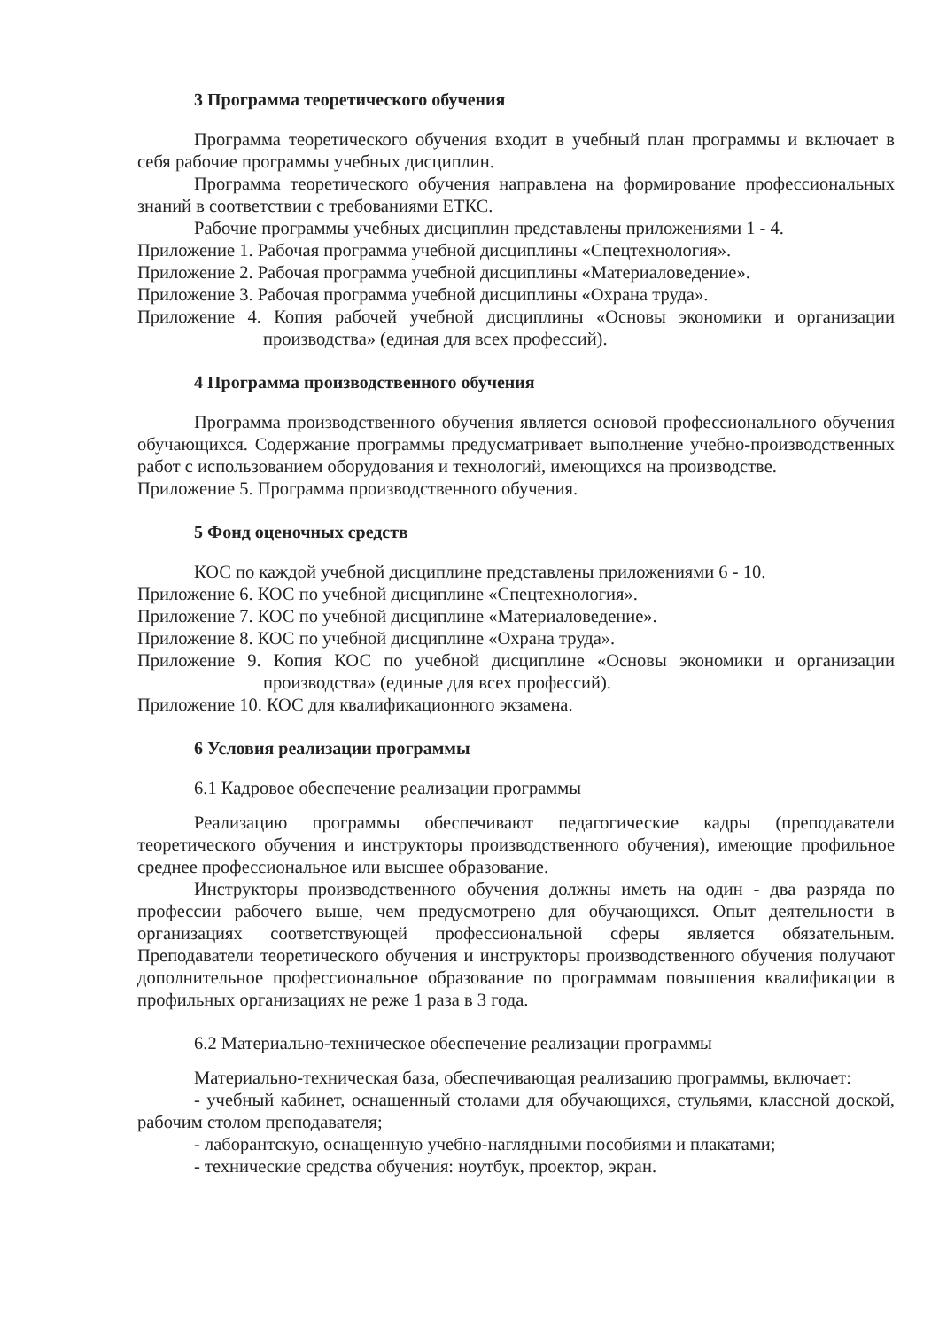3 Программа теоретического обучения
Программа теоретического обучения входит в учебный план программы и включает в себя рабочие программы учебных дисциплин.
Программа теоретического обучения направлена на формирование профессиональных знаний в соответствии с требованиями ЕТКС.
Рабочие программы учебных дисциплин представлены приложениями 1 - 4.
Приложение 1. Рабочая программа учебной дисциплины «Спецтехнология».
Приложение 2. Рабочая программа учебной дисциплины «Материаловедение».
Приложение 3. Рабочая программа учебной дисциплины «Охрана труда».
Приложение 4. Копия рабочей учебной дисциплины «Основы экономики и организации производства» (единая для всех профессий).
4 Программа производственного обучения
Программа производственного обучения является основой профессионального обучения обучающихся. Содержание программы предусматривает выполнение учебно-производственных работ с использованием оборудования и технологий, имеющихся на производстве.
Приложение 5. Программа производственного обучения.
5 Фонд оценочных средств
КОС по каждой учебной дисциплине представлены приложениями 6 - 10.
Приложение 6. КОС по учебной дисциплине «Спецтехнология».
Приложение 7. КОС по учебной дисциплине «Материаловедение».
Приложение 8. КОС по учебной дисциплине «Охрана труда».
Приложение 9. Копия КОС по учебной дисциплине «Основы экономики и организации производства» (единые для всех профессий).
Приложение 10. КОС для квалификационного экзамена.
6 Условия реализации программы
6.1 Кадровое обеспечение реализации программы
Реализацию программы обеспечивают педагогические кадры (преподаватели теоретического обучения и инструкторы производственного обучения), имеющие профильное среднее профессиональное или высшее образование.
Инструкторы производственного обучения должны иметь на один - два разряда по профессии рабочего выше, чем предусмотрено для обучающихся. Опыт деятельности в организациях соответствующей профессиональной сферы является обязательным. Преподаватели теоретического обучения и инструкторы производственного обучения получают дополнительное профессиональное образование по программам повышения квалификации в профильных организациях не реже 1 раза в 3 года.
6.2 Материально-техническое обеспечение реализации программы
Материально-техническая база, обеспечивающая реализацию программы, включает:
- учебный кабинет, оснащенный столами для обучающихся, стульями, классной доской, рабочим столом преподавателя;
- лаборантскую, оснащенную учебно-наглядными пособиями и плакатами;
- технические средства обучения: ноутбук, проектор, экран.